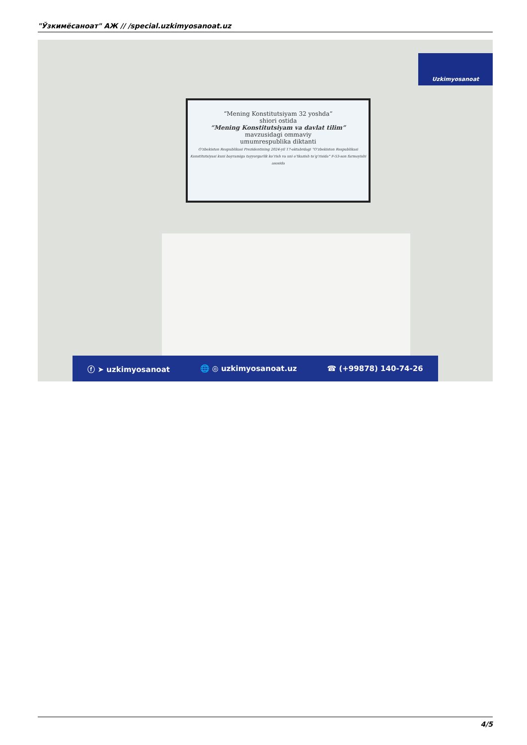"Ўзкимёсаноат" АЖ // /special.uzkimyosanoat.uz
“Mening Konstitutsiyam 32 yoshda”
shiori ostida
“Mening Konstitutsiyam va davlat tilim”
mavzusidagi ommaviy
umumrespublika diktanti
O‘zbekiston Respublikasi Prezidentining 2024-yil 17-oktabrdagi “O‘zbekiston Respublikasi Konstitutsiyasi kuni bayramiga tayyorgarlik ko‘rish va uni o‘tkazish to‘g‘risida” F-53-son farmoyishi asosida
Uzkimyosanoat
ⓕ ➤ uzkimyosanoat 🌐 ◎ uzkimyosanoat.uz ☎ (+99878) 140-74-26
4/5